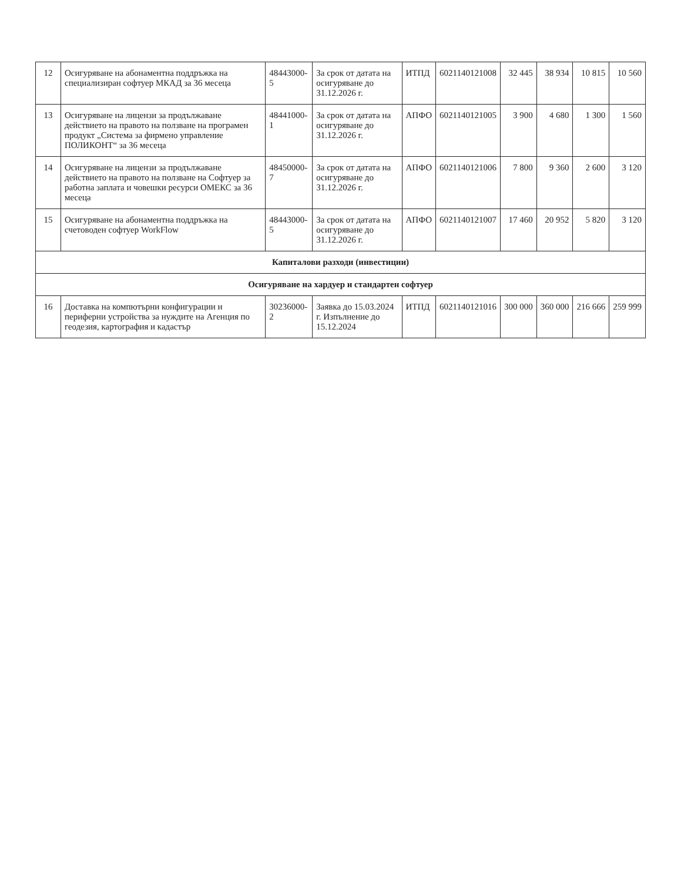| 12 | Осигуряване на абонаментна поддръжка на специализиран софтуер МКАД за 36 месеца | 48443000-5 | За срок от датата на осигуряване до 31.12.2026 г. | ИТПД | 6021140121008 | 32 445 | 38 934 | 10 815 | 10 560 |
| 13 | Осигуряване на лицензи за продължаване действието на правото на ползване на програмен продукт „Система за фирмено управление ПОЛИКОНТ“ за 36 месеца | 48441000-1 | За срок от датата на осигуряване до 31.12.2026 г. | АПФО | 6021140121005 | 3 900 | 4 680 | 1 300 | 1 560 |
| 14 | Осигуряване на лицензи за продължаване действието на правото на ползване на Софтуер за работна заплата и човешки ресурси ОМЕКС за 36 месеца | 48450000-7 | За срок от датата на осигуряване до 31.12.2026 г. | АПФО | 6021140121006 | 7 800 | 9 360 | 2 600 | 3 120 |
| 15 | Осигуряване на абонаментна поддръжка на счетоводен софтуер WorkFlow | 48443000-5 | За срок от датата на осигуряване до 31.12.2026 г. | АПФО | 6021140121007 | 17 460 | 20 952 | 5 820 | 3 120 |
| Капиталови разходи (инвестиции) | | | | | | | | | |
| Осигуряване на хардуер и стандартен софтуер | | | | | | | | | |
| 16 | Доставка на компютърни конфигурации и периферни устройства за нуждите на Агенция по геодезия, картография и кадастър | 30236000-2 | Заявка до 15.03.2024 г. Изпълнение до 15.12.2024 | ИТПД | 6021140121016 | 300 000 | 360 000 | 216 666 | 259 999 |